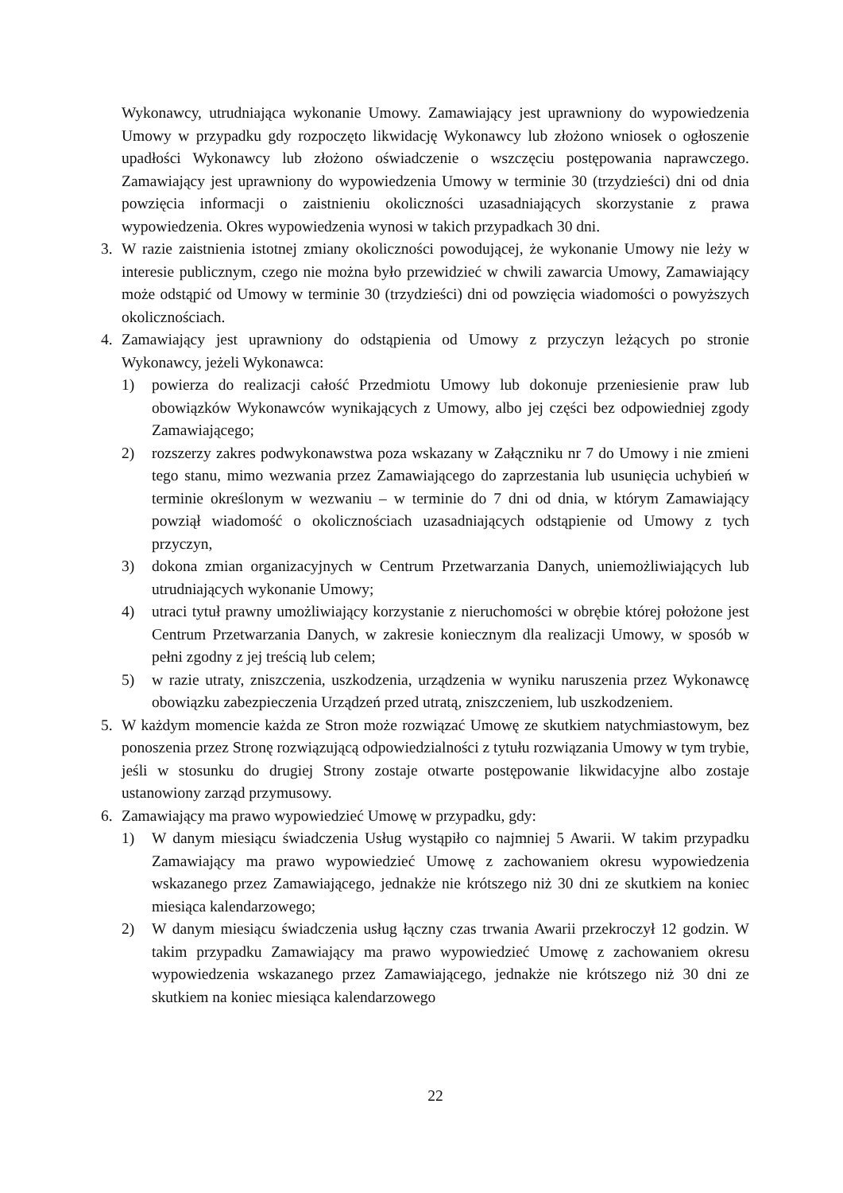Wykonawcy, utrudniająca wykonanie Umowy. Zamawiający jest uprawniony do wypowiedzenia Umowy w przypadku gdy rozpoczęto likwidację Wykonawcy lub złożono wniosek o ogłoszenie upadłości Wykonawcy lub złożono oświadczenie o wszczęciu postępowania naprawczego. Zamawiający jest uprawniony do wypowiedzenia Umowy w terminie 30 (trzydzieści) dni od dnia powzięcia informacji o zaistnieniu okoliczności uzasadniających skorzystanie z prawa wypowiedzenia. Okres wypowiedzenia wynosi w takich przypadkach 30 dni.
3. W razie zaistnienia istotnej zmiany okoliczności powodującej, że wykonanie Umowy nie leży w interesie publicznym, czego nie można było przewidzieć w chwili zawarcia Umowy, Zamawiający może odstąpić od Umowy w terminie 30 (trzydzieści) dni od powzięcia wiadomości o powyższych okolicznościach.
4. Zamawiający jest uprawniony do odstąpienia od Umowy z przyczyn leżących po stronie Wykonawcy, jeżeli Wykonawca:
1) powierza do realizacji całość Przedmiotu Umowy lub dokonuje przeniesienie praw lub obowiązków Wykonawców wynikających z Umowy, albo jej części bez odpowiedniej zgody Zamawiającego;
2) rozszerzy zakres podwykonawstwa poza wskazany w Załączniku nr 7 do Umowy i nie zmieni tego stanu, mimo wezwania przez Zamawiającego do zaprzestania lub usunięcia uchybień w terminie określonym w wezwaniu – w terminie do 7 dni od dnia, w którym Zamawiający powziął wiadomość o okolicznościach uzasadniających odstąpienie od Umowy z tych przyczyn,
3) dokona zmian organizacyjnych w Centrum Przetwarzania Danych, uniemożliwiających lub utrudniających wykonanie Umowy;
4) utraci tytuł prawny umożliwiający korzystanie z nieruchomości w obrębie której położone jest Centrum Przetwarzania Danych, w zakresie koniecznym dla realizacji Umowy, w sposób w pełni zgodny z jej treścią lub celem;
5) w razie utraty, zniszczenia, uszkodzenia, urządzenia w wyniku naruszenia przez Wykonawcę obowiązku zabezpieczenia Urządzeń przed utratą, zniszczeniem, lub uszkodzeniem.
5. W każdym momencie każda ze Stron może rozwiązać Umowę ze skutkiem natychmiastowym, bez ponoszenia przez Stronę rozwiązującą odpowiedzialności z tytułu rozwiązania Umowy w tym trybie, jeśli w stosunku do drugiej Strony zostaje otwarte postępowanie likwidacyjne albo zostaje ustanowiony zarząd przymusowy.
6. Zamawiający ma prawo wypowiedzieć Umowę w przypadku, gdy:
1) W danym miesiącu świadczenia Usług wystąpiło co najmniej 5 Awarii. W takim przypadku Zamawiający ma prawo wypowiedzieć Umowę z zachowaniem okresu wypowiedzenia wskazanego przez Zamawiającego, jednakże nie krótszego niż 30 dni ze skutkiem na koniec miesiąca kalendarzowego;
2) W danym miesiącu świadczenia usług łączny czas trwania Awarii przekroczył 12 godzin. W takim przypadku Zamawiający ma prawo wypowiedzieć Umowę z zachowaniem okresu wypowiedzenia wskazanego przez Zamawiającego, jednakże nie krótszego niż 30 dni ze skutkiem na koniec miesiąca kalendarzowego
22